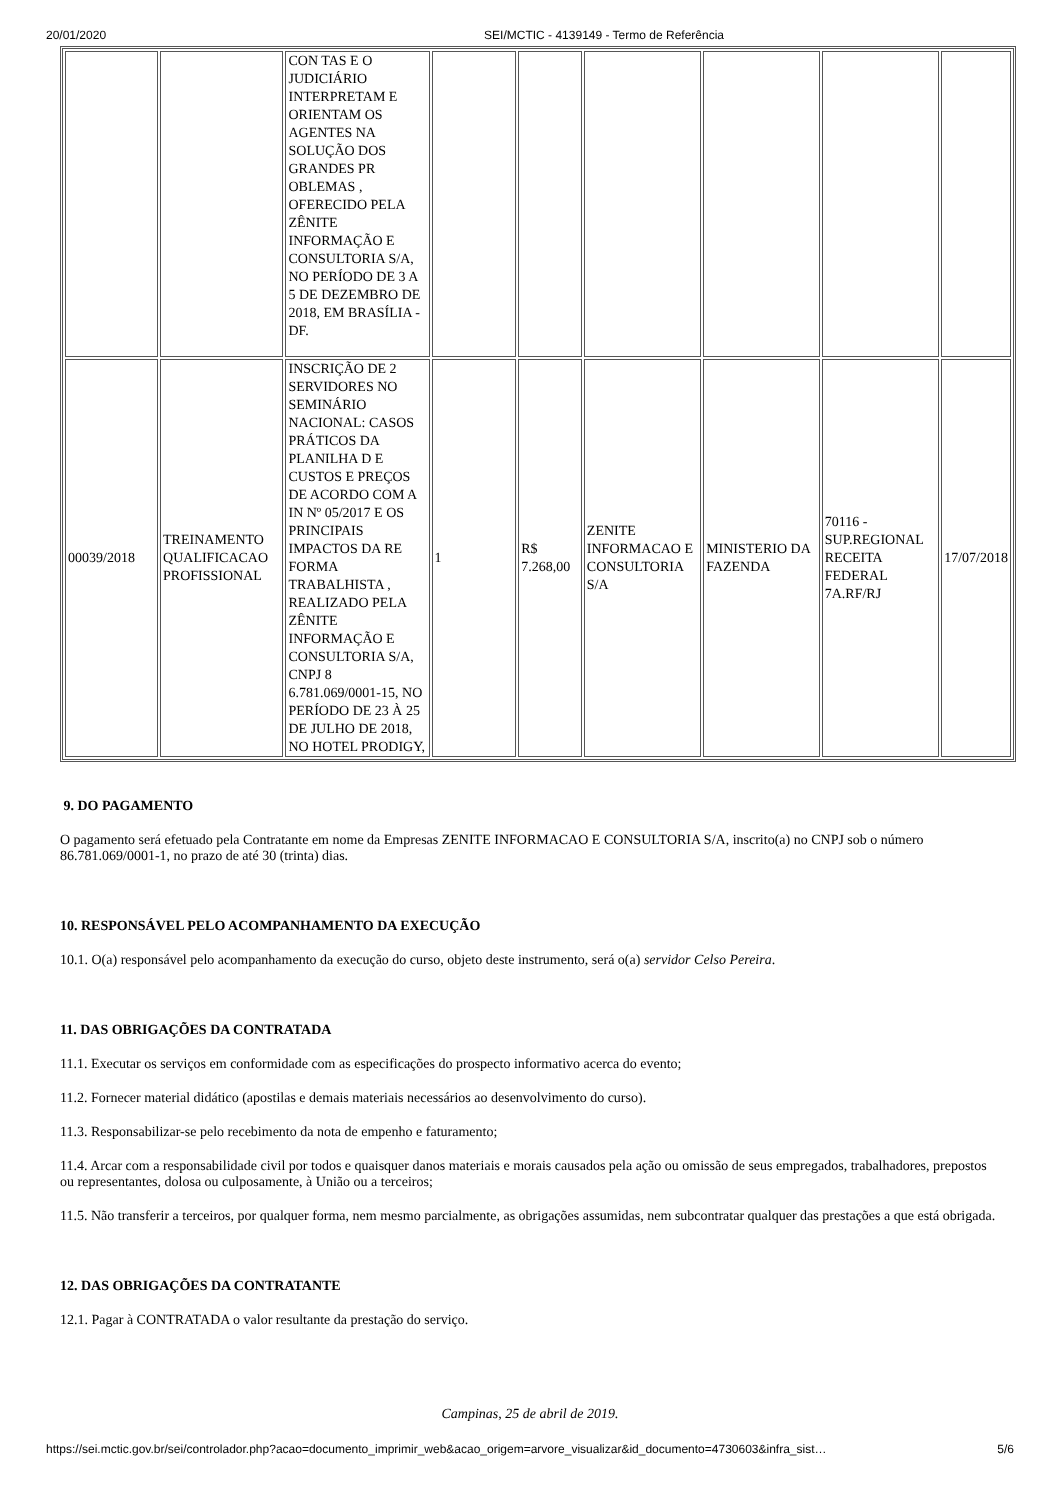20/01/2020 SEI/MCTIC - 4139149 - Termo de Referência
| | | CON TAS E O JUDICIÁRIO INTERPRETAM E ORIENTAM OS AGENTES NA SOLUÇÃO DOS GRANDES PR OBLEMAS , OFERECIDO PELA ZÊNITE INFORMAÇÃO E CONSULTORIA S/A, NO PERÍODO DE 3 A 5 DE DEZEMBRO DE 2018, EM BRASÍLIA - DF. | | | | | | |
| 00039/2018 | TREINAMENTO QUALIFICACAO PROFISSIONAL | INSCRIÇÃO DE 2 SERVIDORES NO SEMINÁRIO NACIONAL: CASOS PRÁTICOS DA PLANILHA D E CUSTOS E PREÇOS DE ACORDO COM A IN Nº 05/2017 E OS PRINCIPAIS IMPACTOS DA RE FORMA TRABALHISTA , REALIZADO PELA ZÊNITE INFORMAÇÃO E CONSULTORIA S/A, CNPJ 8 6.781.069/0001-15, NO PERÍODO DE 23 À 25 DE JULHO DE 2018, NO HOTEL PRODIGY, | 1 | R$ 7.268,00 | ZENITE INFORMACAO E CONSULTORIA S/A | MINISTERIO DA FAZENDA | 70116 - SUP.REGIONAL RECEITA FEDERAL 7A.RF/RJ | 17/07/2018 |
9. DO PAGAMENTO
O pagamento será efetuado pela Contratante em nome da Empresas ZENITE INFORMACAO E CONSULTORIA S/A, inscrito(a) no CNPJ sob o número 86.781.069/0001-1, no prazo de até 30 (trinta) dias.
10. RESPONSÁVEL PELO ACOMPANHAMENTO DA EXECUÇÃO
10.1. O(a) responsável pelo acompanhamento da execução do curso, objeto deste instrumento, será o(a) servidor Celso Pereira.
11. DAS OBRIGAÇÕES DA CONTRATADA
11.1. Executar os serviços em conformidade com as especificações do prospecto informativo acerca do evento;
11.2. Fornecer material didático (apostilas e demais materiais necessários ao desenvolvimento do curso).
11.3. Responsabilizar-se pelo recebimento da nota de empenho e faturamento;
11.4. Arcar com a responsabilidade civil por todos e quaisquer danos materiais e morais causados pela ação ou omissão de seus empregados, trabalhadores, prepostos ou representantes, dolosa ou culposamente, à União ou a terceiros;
11.5. Não transferir a terceiros, por qualquer forma, nem mesmo parcialmente, as obrigações assumidas, nem subcontratar qualquer das prestações a que está obrigada.
12. DAS OBRIGAÇÕES DA CONTRATANTE
12.1. Pagar à CONTRATADA o valor resultante da prestação do serviço.
Campinas, 25 de abril de 2019.
https://sei.mctic.gov.br/sei/controlador.php?acao=documento_imprimir_web&acao_origem=arvore_visualizar&id_documento=4730603&infra_sist… 5/6